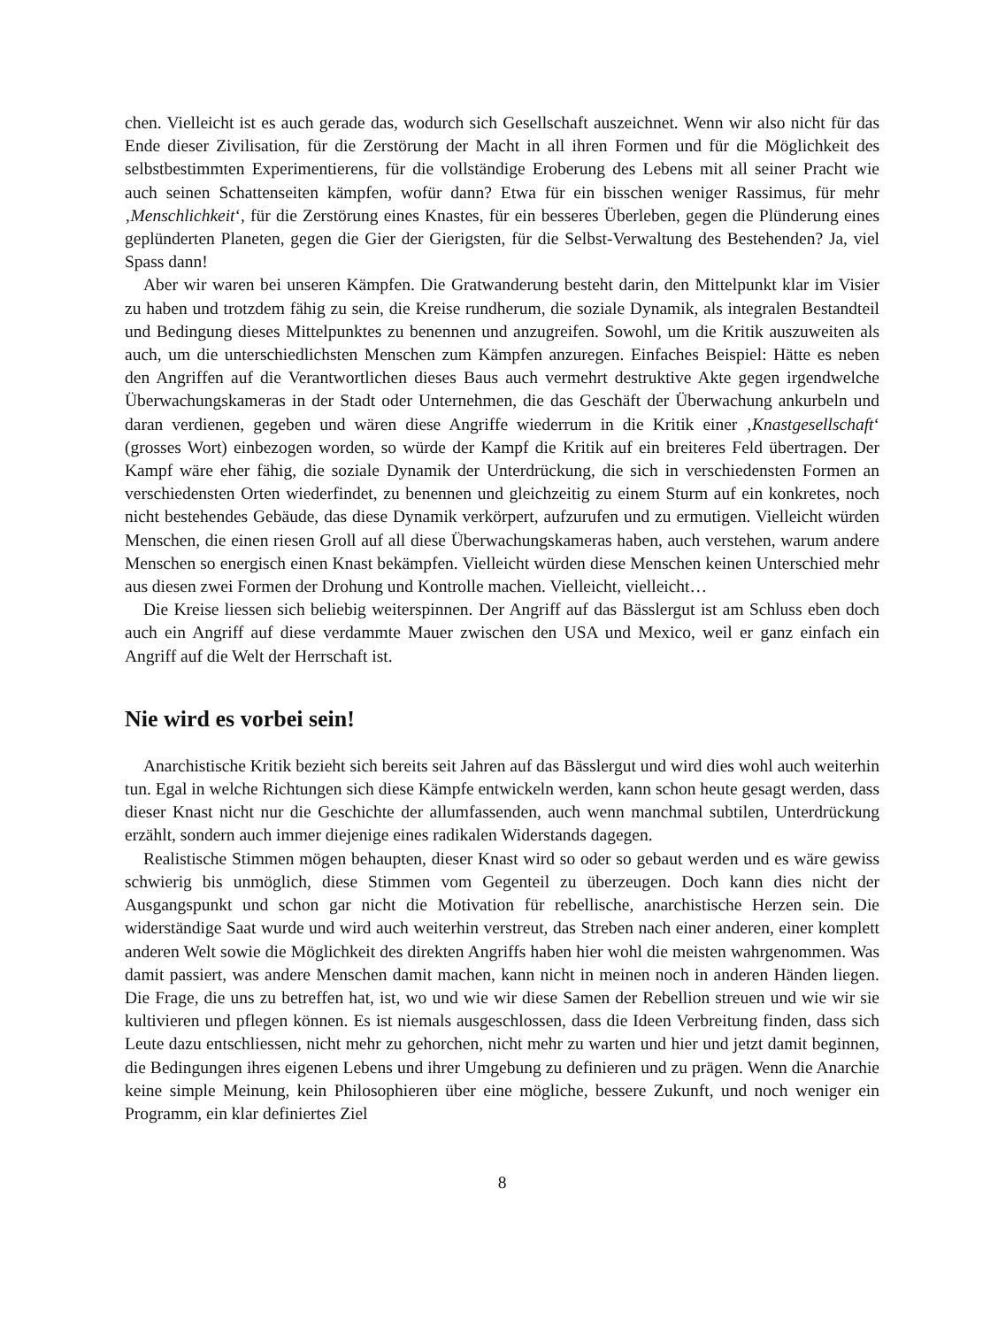chen. Vielleicht ist es auch gerade das, wodurch sich Gesellschaft auszeichnet. Wenn wir also nicht für das Ende dieser Zivilisation, für die Zerstörung der Macht in all ihren Formen und für die Möglichkeit des selbstbestimmten Experimentierens, für die vollständige Eroberung des Lebens mit all seiner Pracht wie auch seinen Schattenseiten kämpfen, wofür dann? Etwa für ein bisschen weniger Rassimus, für mehr ‚Menschlichkeit‘, für die Zerstörung eines Knastes, für ein besseres Überleben, gegen die Plünderung eines geplünderten Planeten, gegen die Gier der Gierigsten, für die Selbst-Verwaltung des Bestehenden? Ja, viel Spass dann!
Aber wir waren bei unseren Kämpfen. Die Gratwanderung besteht darin, den Mittelpunkt klar im Visier zu haben und trotzdem fähig zu sein, die Kreise rundherum, die soziale Dynamik, als integralen Bestandteil und Bedingung dieses Mittelpunktes zu benennen und anzugreifen. Sowohl, um die Kritik auszuweiten als auch, um die unterschiedlichsten Menschen zum Kämpfen anzuregen. Einfaches Beispiel: Hätte es neben den Angriffen auf die Verantwortlichen dieses Baus auch vermehrt destruktive Akte gegen irgendwelche Überwachungskameras in der Stadt oder Unternehmen, die das Geschäft der Überwachung ankurbeln und daran verdienen, gegeben und wären diese Angriffe wiederrum in die Kritik einer ‚Knastgesellschaft‘ (grosses Wort) einbezogen worden, so würde der Kampf die Kritik auf ein breiteres Feld übertragen. Der Kampf wäre eher fähig, die soziale Dynamik der Unterdrückung, die sich in verschiedensten Formen an verschiedensten Orten wiederfindet, zu benennen und gleichzeitig zu einem Sturm auf ein konkretes, noch nicht bestehendes Gebäude, das diese Dynamik verkörpert, aufzurufen und zu ermutigen. Vielleicht würden Menschen, die einen riesen Groll auf all diese Überwachungskameras haben, auch verstehen, warum andere Menschen so energisch einen Knast bekämpfen. Vielleicht würden diese Menschen keinen Unterschied mehr aus diesen zwei Formen der Drohung und Kontrolle machen. Vielleicht, vielleicht…
Die Kreise liessen sich beliebig weiterspinnen. Der Angriff auf das Bässlergut ist am Schluss eben doch auch ein Angriff auf diese verdammte Mauer zwischen den USA und Mexico, weil er ganz einfach ein Angriff auf die Welt der Herrschaft ist.
Nie wird es vorbei sein!
Anarchistische Kritik bezieht sich bereits seit Jahren auf das Bässlergut und wird dies wohl auch weiterhin tun. Egal in welche Richtungen sich diese Kämpfe entwickeln werden, kann schon heute gesagt werden, dass dieser Knast nicht nur die Geschichte der allumfassenden, auch wenn manchmal subtilen, Unterdrückung erzählt, sondern auch immer diejenige eines radikalen Widerstands dagegen.
Realistische Stimmen mögen behaupten, dieser Knast wird so oder so gebaut werden und es wäre gewiss schwierig bis unmöglich, diese Stimmen vom Gegenteil zu überzeugen. Doch kann dies nicht der Ausgangspunkt und schon gar nicht die Motivation für rebellische, anarchistische Herzen sein. Die widerständige Saat wurde und wird auch weiterhin verstreut, das Streben nach einer anderen, einer komplett anderen Welt sowie die Möglichkeit des direkten Angriffs haben hier wohl die meisten wahrgenommen. Was damit passiert, was andere Menschen damit machen, kann nicht in meinen noch in anderen Händen liegen. Die Frage, die uns zu betreffen hat, ist, wo und wie wir diese Samen der Rebellion streuen und wie wir sie kultivieren und pflegen können. Es ist niemals ausgeschlossen, dass die Ideen Verbreitung finden, dass sich Leute dazu entschliessen, nicht mehr zu gehorchen, nicht mehr zu warten und hier und jetzt damit beginnen, die Bedingungen ihres eigenen Lebens und ihrer Umgebung zu definieren und zu prägen. Wenn die Anarchie keine simple Meinung, kein Philosophieren über eine mögliche, bessere Zukunft, und noch weniger ein Programm, ein klar definiertes Ziel
8